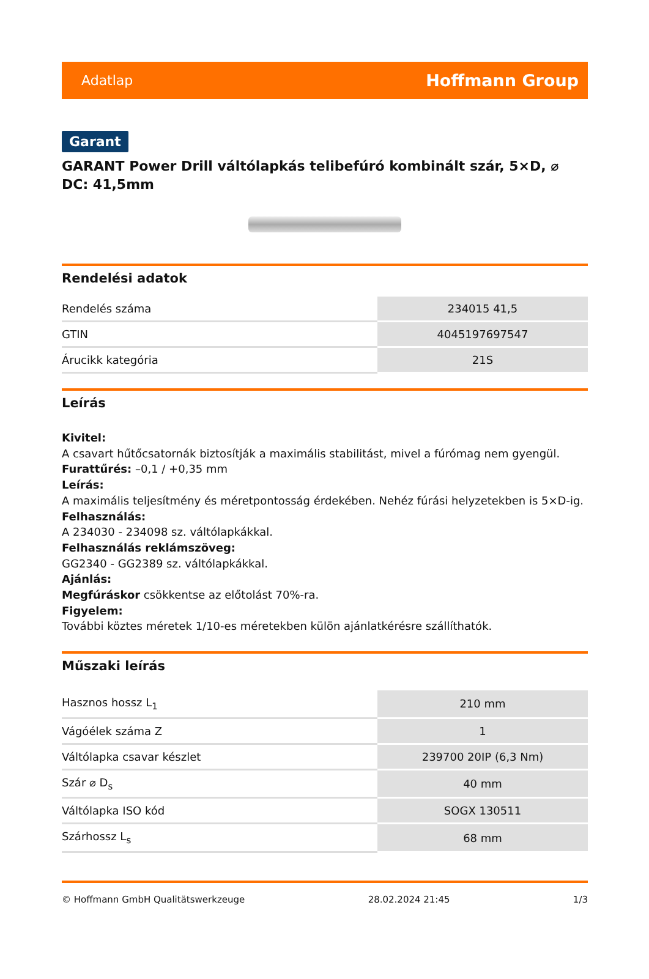Adatlap Hoffmann Group
Garant
GARANT Power Drill váltólapkás telibefúró kombinált szár, 5×D, ⌀ DC: 41,5mm
Rendelési adatok
| Rendelés száma | 234015 41,5 |
| GTIN | 4045197697547 |
| Árucikk kategória | 21S |
Leírás
Kivitel:
A csavart hűtőcsatornák biztosítják a maximális stabilitást, mivel a fúrómag nem gyengül.
Furattűrés: –0,1 / +0,35 mm
Leírás:
A maximális teljesítmény és méretpontosság érdekében. Nehéz fúrási helyzetekben is 5×D-ig.
Felhasználás:
A 234030 - 234098 sz. váltólapkákkal.
Felhasználás reklámszöveg:
GG2340 - GG2389 sz. váltólapkákkal.
Ajánlás:
Megfúráskor csökkentse az előtolást 70%-ra.
Figyelem:
További köztes méretek 1/10-es méretekben külön ajánlatkérésre szállíthatók.
Műszaki leírás
| Hasznos hossz L<sub>1</sub> | 210 mm |
| Vágóélek száma Z | 1 |
| Váltólapka csavar készlet | 239700 20IP (6,3 Nm) |
| Szár ⌀ D<sub>s</sub> | 40 mm |
| Váltólapka ISO kód | SOGX 130511 |
| Szárhossz L<sub>s</sub> | 68 mm |
© Hoffmann GmbH Qualitätswerkzeuge 28.02.2024 21:45 1/3